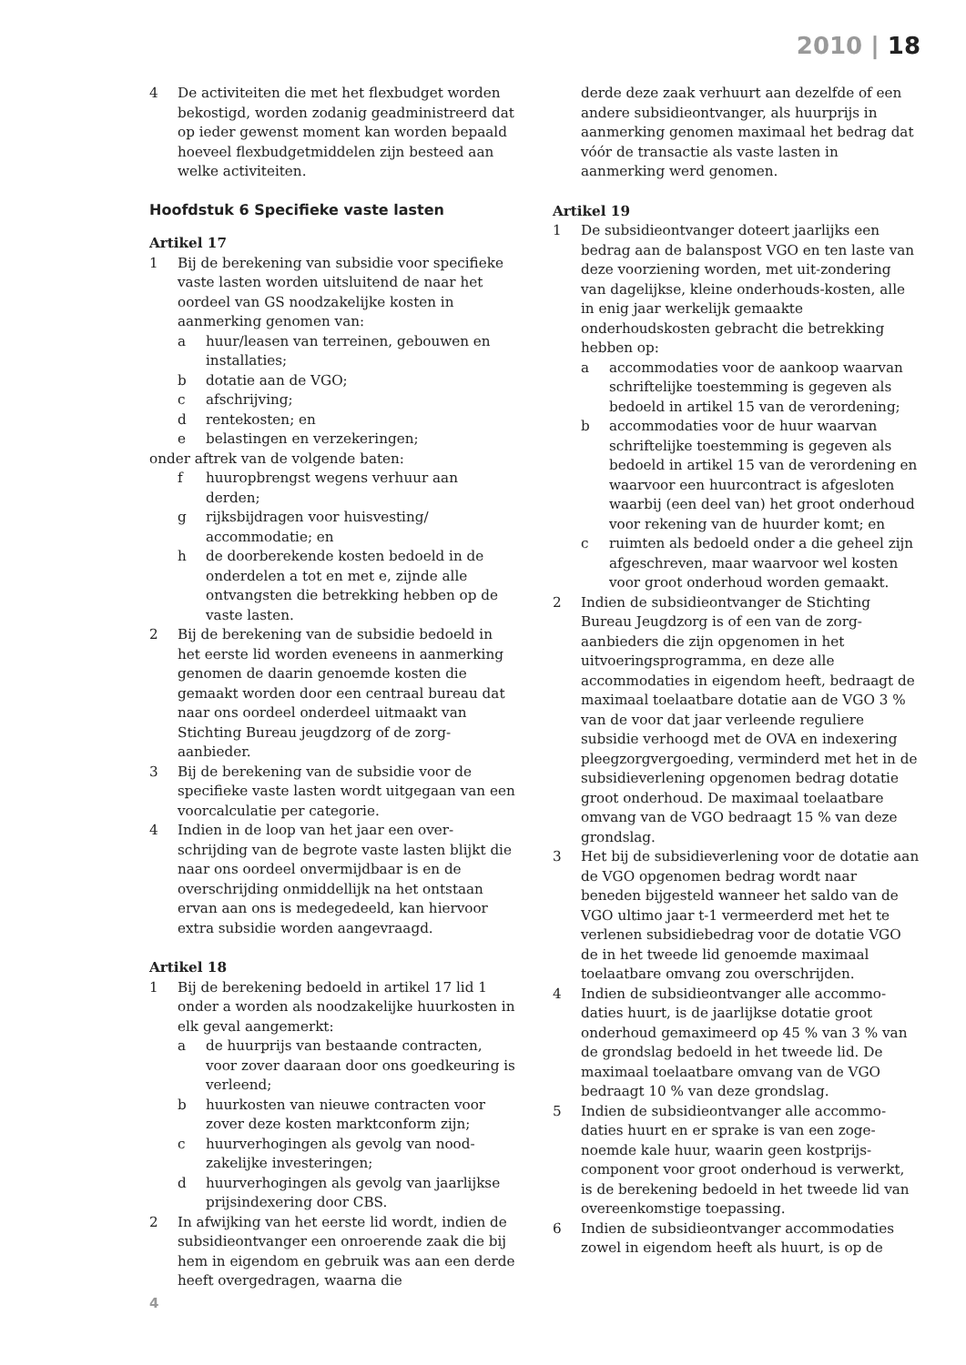2010 | 18
4 De activiteiten die met het flexbudget worden bekostigd, worden zodanig geadministreerd dat op ieder gewenst moment kan worden bepaald hoeveel flexbudgetmiddelen zijn besteed aan welke activiteiten.
Hoofdstuk 6 Specifieke vaste lasten
Artikel 17
1 Bij de berekening van subsidie voor specifieke vaste lasten worden uitsluitend de naar het oordeel van GS noodzakelijke kosten in aanmerking genomen van:
a huur/leasen van terreinen, gebouwen en installaties;
b dotatie aan de VGO;
c afschrijving;
d rentekosten; en
e belastingen en verzekeringen;
onder aftrek van de volgende baten:
f huuropbrengst wegens verhuur aan derden;
g rijksbijdragen voor huisvesting/ accommodatie; en
h de doorberekende kosten bedoeld in de onderdelen a tot en met e, zijnde alle ontvangsten die betrekking hebben op de vaste lasten.
2 Bij de berekening van de subsidie bedoeld in het eerste lid worden eveneens in aanmerking genomen de daarin genoemde kosten die gemaakt worden door een centraal bureau dat naar ons oordeel onderdeel uitmaakt van Stichting Bureau jeugdzorg of de zorg-aanbieder.
3 Bij de berekening van de subsidie voor de specifieke vaste lasten wordt uitgegaan van een voorcalculatie per categorie.
4 Indien in de loop van het jaar een over-schrijding van de begrote vaste lasten blijkt die naar ons oordeel onvermijdbaar is en de overschrijding onmiddellijk na het ontstaan ervan aan ons is medegedeeld, kan hiervoor extra subsidie worden aangevraagd.
Artikel 18
1 Bij de berekening bedoeld in artikel 17 lid 1 onder a worden als noodzakelijke huurkosten in elk geval aangemerkt:
a de huurprijs van bestaande contracten, voor zover daaraan door ons goedkeuring is verleend;
b huurkosten van nieuwe contracten voor zover deze kosten marktconform zijn;
c huurverhogingen als gevolg van nood-zakelijke investeringen;
d huurverhogingen als gevolg van jaarlijkse prijsindexering door CBS.
2 In afwijking van het eerste lid wordt, indien de subsidieontvanger een onroerende zaak die bij hem in eigendom en gebruik was aan een derde heeft overgedragen, waarna die
derde deze zaak verhuurt aan dezelfde of een andere subsidieontvanger, als huurprijs in aanmerking genomen maximaal het bedrag dat vóór de transactie als vaste lasten in aanmerking werd genomen.
Artikel 19
1 De subsidieontvanger doteert jaarlijks een bedrag aan de balanspost VGO en ten laste van deze voorziening worden, met uit-zondering van dagelijkse, kleine onderhouds-kosten, alle in enig jaar werkelijk gemaakte onderhoudskosten gebracht die betrekking hebben op:
a accommodaties voor de aankoop waarvan schriftelijke toestemming is gegeven als bedoeld in artikel 15 van de verordening;
b accommodaties voor de huur waarvan schriftelijke toestemming is gegeven als bedoeld in artikel 15 van de verordening en waarvoor een huurcontract is afgesloten waarbij (een deel van) het groot onderhoud voor rekening van de huurder komt; en
c ruimten als bedoeld onder a die geheel zijn afgeschreven, maar waarvoor wel kosten voor groot onderhoud worden gemaakt.
2 Indien de subsidieontvanger de Stichting Bureau Jeugdzorg is of een van de zorg-aanbieders die zijn opgenomen in het uitvoeringsprogramma, en deze alle accommodaties in eigendom heeft, bedraagt de maximaal toelaatbare dotatie aan de VGO 3 % van de voor dat jaar verleende reguliere subsidie verhoogd met de OVA en indexering pleegzorgvergoeding, verminderd met het in de subsidieverlening opgenomen bedrag dotatie groot onderhoud. De maximaal toelaatbare omvang van de VGO bedraagt 15 % van deze grondslag.
3 Het bij de subsidieverlening voor de dotatie aan de VGO opgenomen bedrag wordt naar beneden bijgesteld wanneer het saldo van de VGO ultimo jaar t-1 vermeerderd met het te verlenen subsidiebedrag voor de dotatie VGO de in het tweede lid genoemde maximaal toelaatbare omvang zou overschrijden.
4 Indien de subsidieontvanger alle accommo-daties huurt, is de jaarlijkse dotatie groot onderhoud gemaximeerd op 45 % van 3 % van de grondslag bedoeld in het tweede lid. De maximaal toelaatbare omvang van de VGO bedraagt 10 % van deze grondslag.
5 Indien de subsidieontvanger alle accommo-daties huurt en er sprake is van een zoge-noemde kale huur, waarin geen kostprijs-component voor groot onderhoud is verwerkt, is de berekening bedoeld in het tweede lid van overeenkomstige toepassing.
6 Indien de subsidieontvanger accommodaties zowel in eigendom heeft als huurt, is op de
4